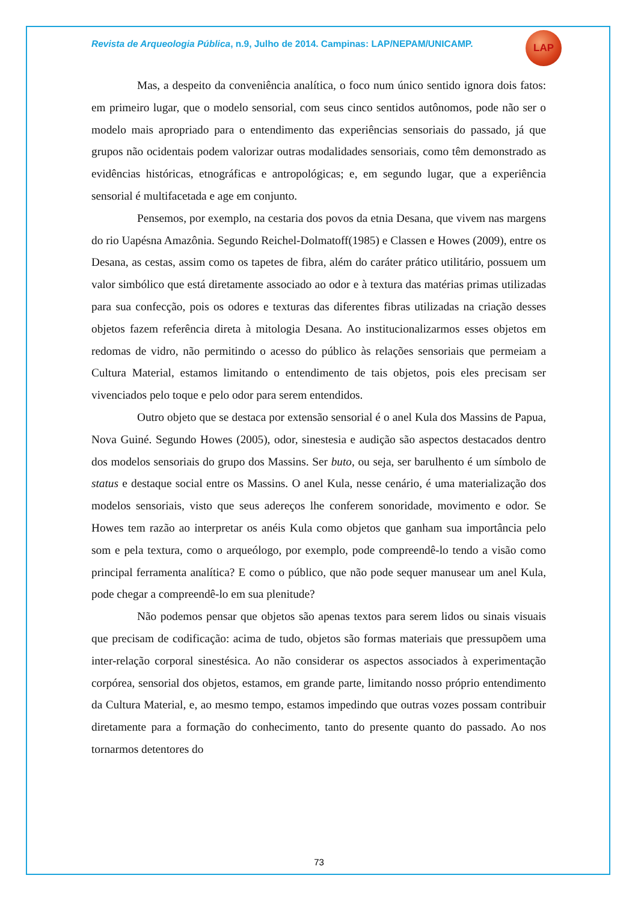Revista de Arqueologia Pública, n.9, Julho de 2014. Campinas: LAP/NEPAM/UNICAMP.
LAP
Mas, a despeito da conveniência analítica, o foco num único sentido ignora dois fatos: em primeiro lugar, que o modelo sensorial, com seus cinco sentidos autônomos, pode não ser o modelo mais apropriado para o entendimento das experiências sensoriais do passado, já que grupos não ocidentais podem valorizar outras modalidades sensoriais, como têm demonstrado as evidências históricas, etnográficas e antropológicas; e, em segundo lugar, que a experiência sensorial é multifacetada e age em conjunto.
Pensemos, por exemplo, na cestaria dos povos da etnia Desana, que vivem nas margens do rio Uapésna Amazônia. Segundo Reichel-Dolmatoff(1985) e Classen e Howes (2009), entre os Desana, as cestas, assim como os tapetes de fibra, além do caráter prático utilitário, possuem um valor simbólico que está diretamente associado ao odor e à textura das matérias primas utilizadas para sua confecção, pois os odores e texturas das diferentes fibras utilizadas na criação desses objetos fazem referência direta à mitologia Desana. Ao institucionalizarmos esses objetos em redomas de vidro, não permitindo o acesso do público às relações sensoriais que permeiam a Cultura Material, estamos limitando o entendimento de tais objetos, pois eles precisam ser vivenciados pelo toque e pelo odor para serem entendidos.
Outro objeto que se destaca por extensão sensorial é o anel Kula dos Massins de Papua, Nova Guiné. Segundo Howes (2005), odor, sinestesia e audição são aspectos destacados dentro dos modelos sensoriais do grupo dos Massins. Ser buto, ou seja, ser barulhento é um símbolo de status e destaque social entre os Massins. O anel Kula, nesse cenário, é uma materialização dos modelos sensoriais, visto que seus adereços lhe conferem sonoridade, movimento e odor. Se Howes tem razão ao interpretar os anéis Kula como objetos que ganham sua importância pelo som e pela textura, como o arqueólogo, por exemplo, pode compreendê-lo tendo a visão como principal ferramenta analítica? E como o público, que não pode sequer manusear um anel Kula, pode chegar a compreendê-lo em sua plenitude?
Não podemos pensar que objetos são apenas textos para serem lidos ou sinais visuais que precisam de codificação: acima de tudo, objetos são formas materiais que pressupõem uma inter-relação corporal sinestésica. Ao não considerar os aspectos associados à experimentação corpórea, sensorial dos objetos, estamos, em grande parte, limitando nosso próprio entendimento da Cultura Material, e, ao mesmo tempo, estamos impedindo que outras vozes possam contribuir diretamente para a formação do conhecimento, tanto do presente quanto do passado. Ao nos tornarmos detentores do
73